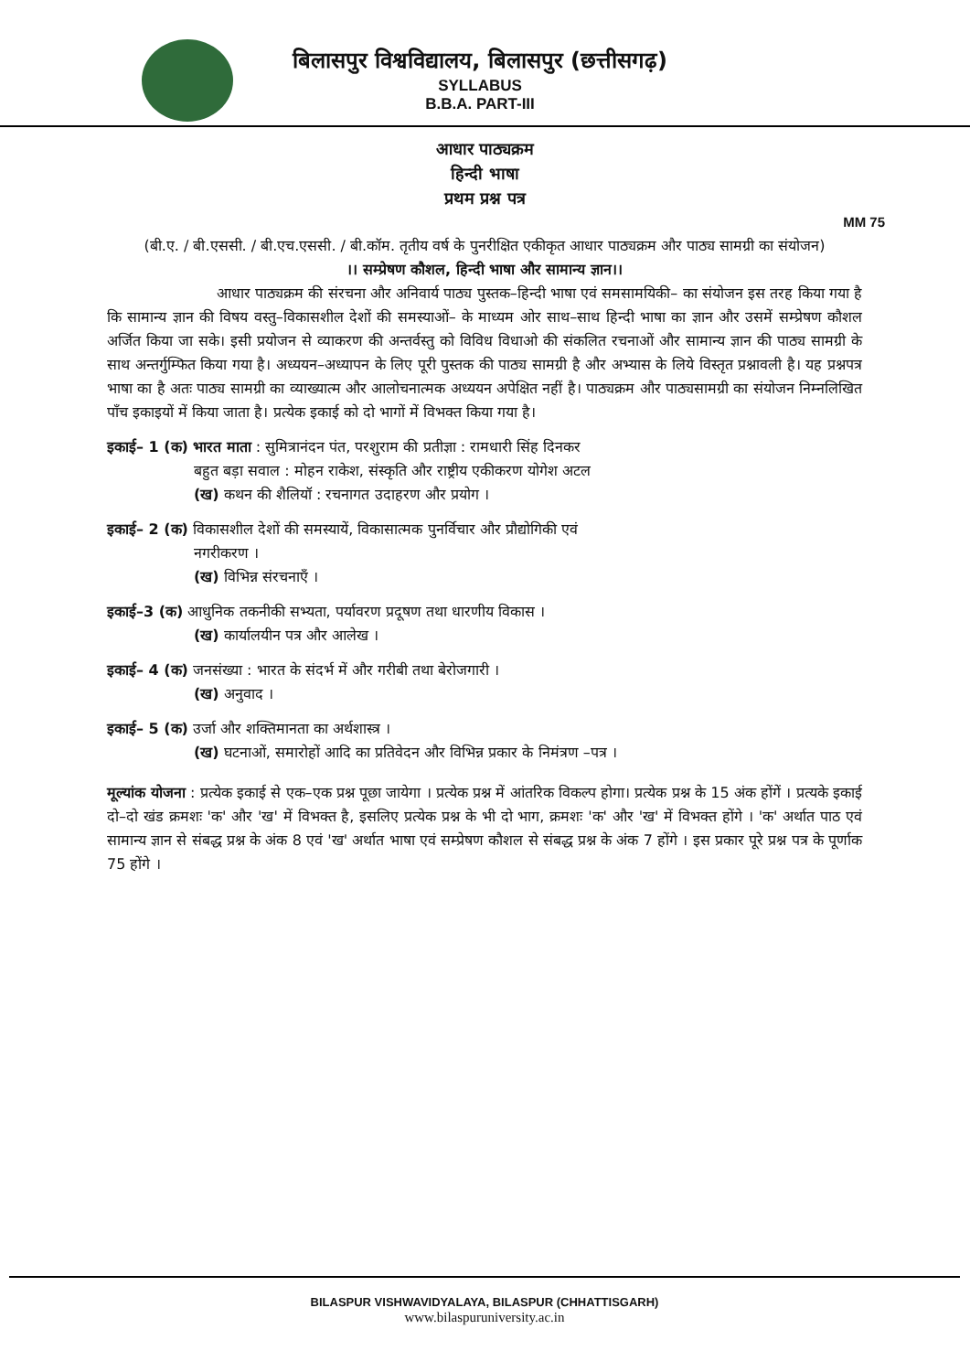बिलासपुर विश्वविद्यालय, बिलासपुर (छत्तीसगढ़)
SYLLABUS
B.B.A. PART-III
आधार पाठ्यक्रम
हिन्दी भाषा
प्रथम प्रश्न पत्र
MM 75
(बी.ए. / बी.एससी. / बी.एच.एससी. / बी.कॉम. तृतीय वर्ष के पुनरीक्षित एकीकृत आधार पाठ्यक्रम और पाठ्य सामग्री का संयोजन)
।। सम्प्रेषण कौशल, हिन्दी भाषा और सामान्य ज्ञान।।
आधार पाठ्यक्रम की संरचना और अनिवार्य पाठ्य पुस्तक–हिन्दी भाषा एवं समसामयिकी– का संयोजन इस तरह किया गया है कि सामान्य ज्ञान की विषय वस्तु–विकासशील देशों की समस्याओं– के माध्यम ओर साथ–साथ हिन्दी भाषा का ज्ञान और उसमें सम्प्रेषण कौशल अर्जित किया जा सके। इसी प्रयोजन से व्याकरण की अन्तर्वस्तु को विविध विधाओ की संकलित रचनाओं और सामान्य ज्ञान की पाठ्य सामग्री के साथ अन्तर्गुम्फित किया गया है। अध्ययन–अध्यापन के लिए पूरी पुस्तक की पाठ्य सामग्री है और अभ्यास के लिये विस्तृत प्रश्नावली है। यह प्रश्नपत्र भाषा का है अतः पाठ्य सामग्री का व्याख्यात्म और आलोचनात्मक अध्ययन अपेक्षित नहीं है। पाठ्यक्रम और पाठ्यसामग्री का संयोजन निम्नलिखित पाँच इकाइयों में किया जाता है। प्रत्येक इकाई को दो भागों में विभक्त किया गया है।
इकाई– 1 (क) भारत माता : सुमित्रानंदन पंत, परशुराम की प्रतीज्ञा : रामधारी सिंह दिनकर
बहुत बड़ा सवाल : मोहन राकेश, संस्कृति और राष्ट्रीय एकीकरण योगेश अटल
(ख) कथन की शैलियॉ : रचनागत उदाहरण और प्रयोग ।
इकाई– 2 (क) विकासशील देशों की समस्यायें, विकासात्मक पुनर्विचार और प्रौद्योगिकी एवं
नगरीकरण ।
(ख) विभिन्न संरचनाएँ ।
इकाई–3 (क) आधुनिक तकनीकी सभ्यता, पर्यावरण प्रदूषण तथा धारणीय विकास ।
(ख) कार्यालयीन पत्र और आलेख ।
इकाई– 4 (क) जनसंख्या : भारत के संदर्भ में और गरीबी तथा बेरोजगारी ।
(ख) अनुवाद ।
इकाई– 5 (क) उर्जा और शक्तिमानता का अर्थशास्त्र ।
(ख) घटनाओं, समारोहों आदि का प्रतिवेदन और विभिन्न प्रकार के निमंत्रण –पत्र ।
मूल्यांक योजना : प्रत्येक इकाई से एक–एक प्रश्न पूछा जायेगा । प्रत्येक प्रश्न में आंतरिक विकल्प होगा। प्रत्येक प्रश्न के 15 अंक होंगें । प्रत्यके इकाई दो–दो खंड क्रमशः 'क' और 'ख' में विभक्त है, इसलिए प्रत्येक प्रश्न के भी दो भाग, क्रमशः 'क' और 'ख' में विभक्त होंगे । 'क' अर्थात पाठ एवं सामान्य ज्ञान से संबद्ध प्रश्न के अंक 8 एवं 'ख' अर्थात भाषा एवं सम्प्रेषण कौशल से संबद्ध प्रश्न के अंक 7 होंगे । इस प्रकार पूरे प्रश्न पत्र के पूर्णाक 75 होंगे ।
BILASPUR VISHWAVIDYALAYA, BILASPUR (CHHATTISGARH)
www.bilaspuruniversity.ac.in